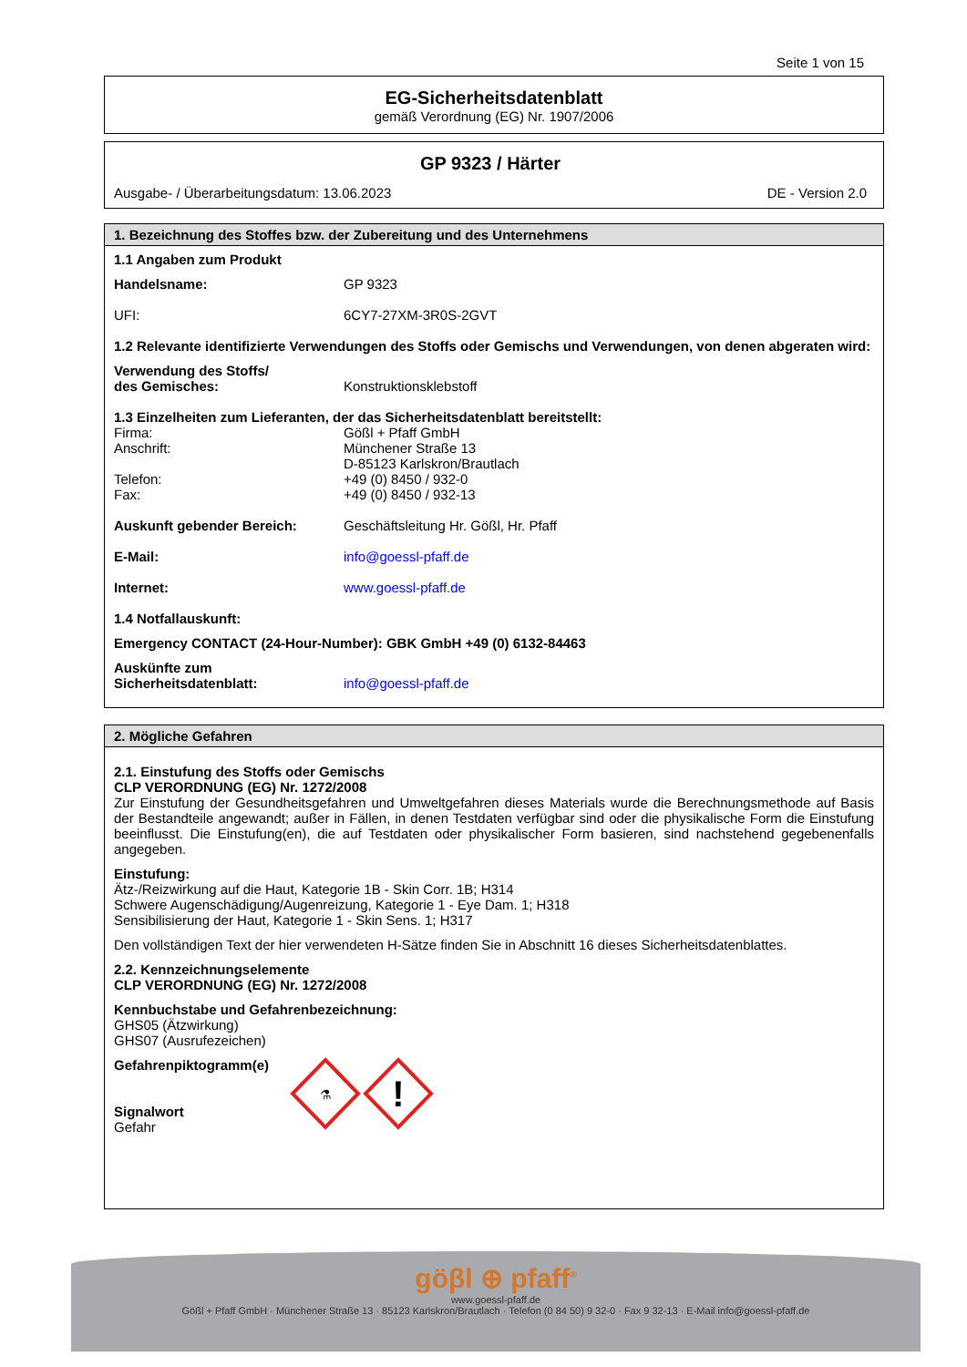Seite 1 von 15
EG-Sicherheitsdatenblatt
gemäß Verordnung (EG) Nr. 1907/2006
GP 9323 / Härter
Ausgabe- / Überarbeitungsdatum: 13.06.2023 DE - Version 2.0
1. Bezeichnung des Stoffes bzw. der Zubereitung und des Unternehmens
1.1 Angaben zum Produkt
Handelsname: GP 9323
UFI: 6CY7-27XM-3R0S-2GVT
1.2 Relevante identifizierte Verwendungen des Stoffs oder Gemischs und Verwendungen, von denen abgeraten wird:
Verwendung des Stoffs/
des Gemisches: Konstruktionsklebstoff
1.3 Einzelheiten zum Lieferanten, der das Sicherheitsdatenblatt bereitstellt:
Firma: Gößl + Pfaff GmbH
Anschrift: Münchener Straße 13
D-85123 Karlskron/Brautlach
Telefon: +49 (0) 8450 / 932-0
Fax: +49 (0) 8450 / 932-13
Auskunft gebender Bereich: Geschäftsleitung Hr. Gößl, Hr. Pfaff
E-Mail: info@goessl-pfaff.de
Internet: www.goessl-pfaff.de
1.4 Notfallauskunft:
Emergency CONTACT (24-Hour-Number): GBK GmbH +49 (0) 6132-84463
Auskünfte zum
Sicherheitsdatenblatt: info@goessl-pfaff.de
2. Mögliche Gefahren
2.1. Einstufung des Stoffs oder Gemischs
CLP VERORDNUNG (EG) Nr. 1272/2008
Zur Einstufung der Gesundheitsgefahren und Umweltgefahren dieses Materials wurde die Berechnungsmethode auf Basis der Bestandteile angewandt; außer in Fällen, in denen Testdaten verfügbar sind oder die physikalische Form die Einstufung beeinflusst. Die Einstufung(en), die auf Testdaten oder physikalischer Form basieren, sind nachstehend gegebenenfalls angegeben.
Einstufung:
Ätz-/Reizwirkung auf die Haut, Kategorie 1B - Skin Corr. 1B; H314
Schwere Augenschädigung/Augenreizung, Kategorie 1 - Eye Dam. 1; H318
Sensibilisierung der Haut, Kategorie 1 - Skin Sens. 1; H317
Den vollständigen Text der hier verwendeten H-Sätze finden Sie in Abschnitt 16 dieses Sicherheitsdatenblattes.
2.2. Kennzeichnungselemente
CLP VERORDNUNG (EG) Nr. 1272/2008
Kennbuchstabe und Gefahrenbezeichnung:
GHS05 (Ätzwirkung)
GHS07 (Ausrufezeichen)
Gefahrenpiktogramm(e)
Signalwort
Gefahr
⚗
!
göβl ⊕ pfaff<sup>®</sup>
www.goessl-pfaff.de
Gößl + Pfaff GmbH · Münchener Straße 13 · 85123 Karlskron/Brautlach · Telefon (0 84 50) 9 32-0 · Fax 9 32-13 · E-Mail info@goessl-pfaff.de